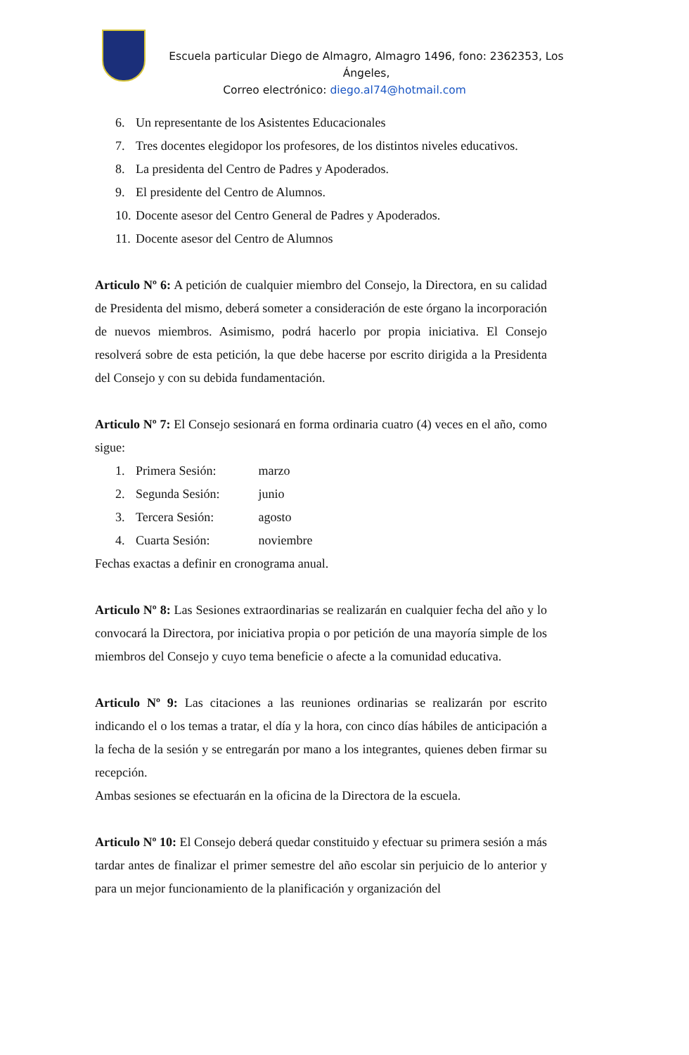Escuela particular Diego de Almagro, Almagro 1496, fono: 2362353, Los Ángeles,
Correo electrónico: diego.al74@hotmail.com
6. Un representante de los Asistentes Educacionales
7. Tres docentes elegidopor los profesores, de los distintos niveles educativos.
8. La presidenta del Centro de Padres y Apoderados.
9. El presidente del Centro de Alumnos.
10. Docente asesor del Centro General de Padres y Apoderados.
11. Docente asesor del Centro de Alumnos
Articulo Nº 6: A petición de cualquier miembro del Consejo, la Directora, en su calidad de Presidenta del mismo, deberá someter a consideración de este órgano la incorporación de nuevos miembros. Asimismo, podrá hacerlo por propia iniciativa. El Consejo resolverá sobre de esta petición, la que debe hacerse por escrito dirigida a la Presidenta del Consejo y con su debida fundamentación.
Articulo Nº 7: El Consejo sesionará en forma ordinaria cuatro (4) veces en el año, como sigue:
1. Primera Sesión: marzo
2. Segunda Sesión: junio
3. Tercera Sesión: agosto
4. Cuarta Sesión: noviembre
Fechas exactas a definir en cronograma anual.
Articulo Nº 8: Las Sesiones extraordinarias se realizarán en cualquier fecha del año y lo convocará la Directora, por iniciativa propia o por petición de una mayoría simple de los miembros del Consejo y cuyo tema beneficie o afecte a la comunidad educativa.
Articulo Nº 9: Las citaciones a las reuniones ordinarias se realizarán por escrito indicando el o los temas a tratar, el día y la hora, con cinco días hábiles de anticipación a la fecha de la sesión y se entregarán por mano a los integrantes, quienes deben firmar su recepción.
Ambas sesiones se efectuarán en la oficina de la Directora de la escuela.
Articulo Nº 10: El Consejo deberá quedar constituido y efectuar su primera sesión a más tardar antes de finalizar el primer semestre del año escolar sin perjuicio de lo anterior y para un mejor funcionamiento de la planificación y organización del